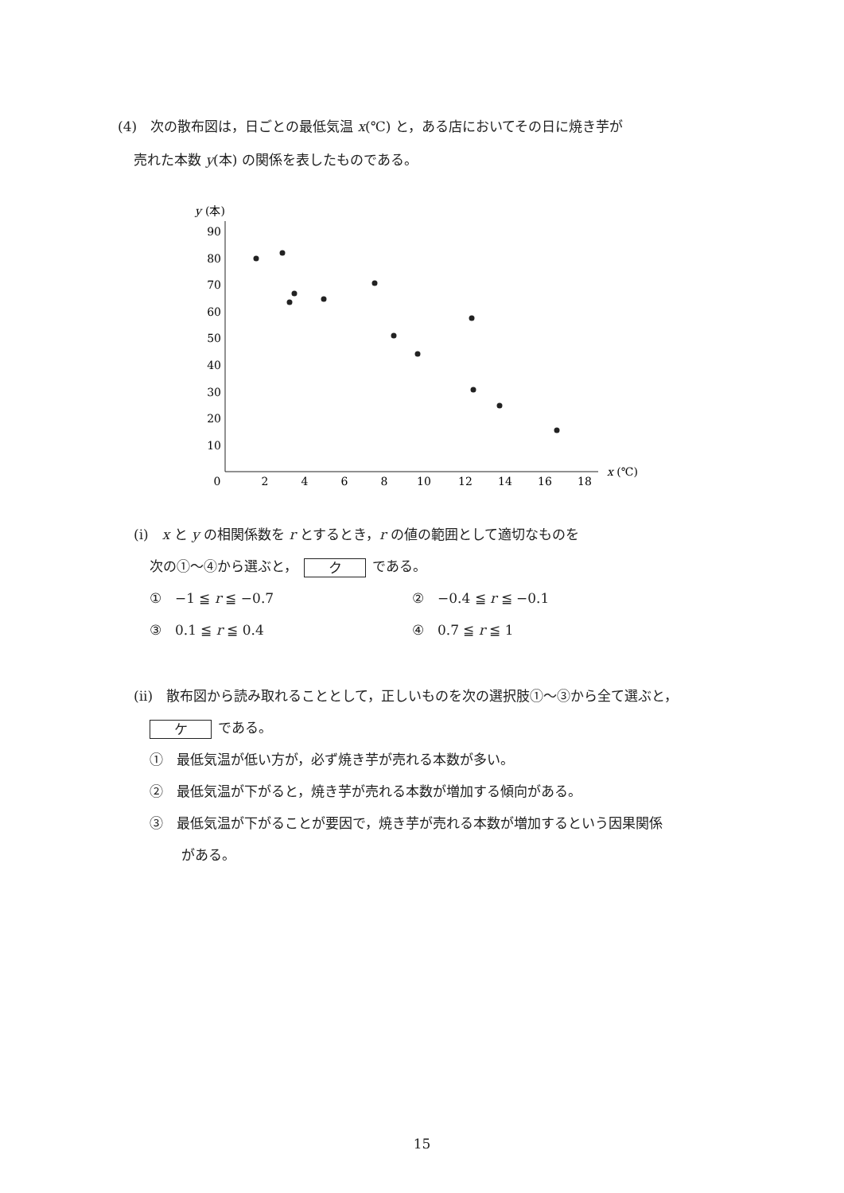(4)　次の散布図は，日ごとの最低気温 x(℃) と，ある店においてその日に焼き芋が
売れた本数 y(本) の関係を表したものである。
y
(本)
90
80
70
60
50
40
30
20
10
0
2
4
6
8
10
12
14
16
18
x (℃)
(i)　x と y の相関係数を r とするとき，r の値の範囲として適切なものを
次の①〜④から選ぶと， ク である。
①　−1 ≦ r ≦ −0.7 ②　−0.4 ≦ r ≦ −0.1
③　0.1 ≦ r ≦ 0.4 ④　0.7 ≦ r ≦ 1
(ii)　散布図から読み取れることとして，正しいものを次の選択肢①〜③から全て選ぶと，
ケ である。
①　最低気温が低い方が，必ず焼き芋が売れる本数が多い。
②　最低気温が下がると，焼き芋が売れる本数が増加する傾向がある。
③　最低気温が下がることが要因で，焼き芋が売れる本数が増加するという因果関係
がある。
15